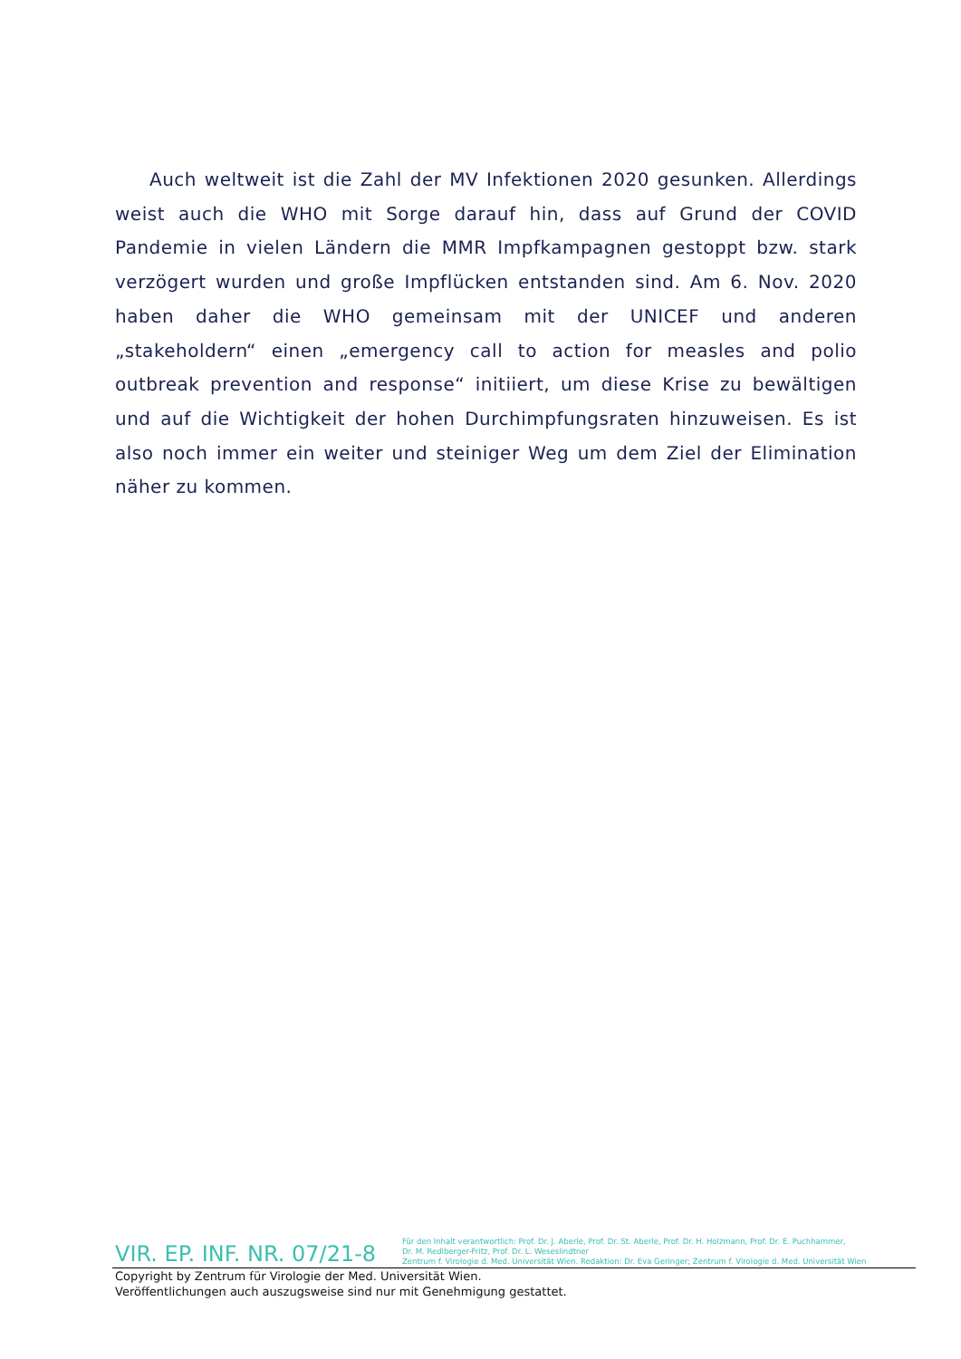Auch weltweit ist die Zahl der MV Infektionen 2020 gesunken. Allerdings weist auch die WHO mit Sorge darauf hin, dass auf Grund der COVID Pandemie in vielen Ländern die MMR Impfkampagnen gestoppt bzw. stark verzögert wurden und große Impflücken entstanden sind. Am 6. Nov. 2020 haben daher die WHO gemeinsam mit der UNICEF und anderen „stakeholdern“ einen „emergency call to action for measles and polio outbreak prevention and response“ initiiert, um diese Krise zu bewältigen und auf die Wichtigkeit der hohen Durchimpfungsraten hinzuweisen. Es ist also noch immer ein weiter und steiniger Weg um dem Ziel der Elimination näher zu kommen.
VIR. EP. INF. NR. 07/21-8
Für den Inhalt verantwortlich: Prof. Dr. J. Aberle, Prof. Dr. St. Aberle, Prof. Dr. H. Holzmann, Prof. Dr. E. Puchhammer,
Dr. M. Redlberger-Fritz, Prof. Dr. L. Weseslindtner
Zentrum f. Virologie d. Med. Universität Wien. Redaktion: Dr. Eva Geringer; Zentrum f. Virologie d. Med. Universität Wien
Copyright by Zentrum für Virologie der Med. Universität Wien.
Veröffentlichungen auch auszugsweise sind nur mit Genehmigung gestattet.